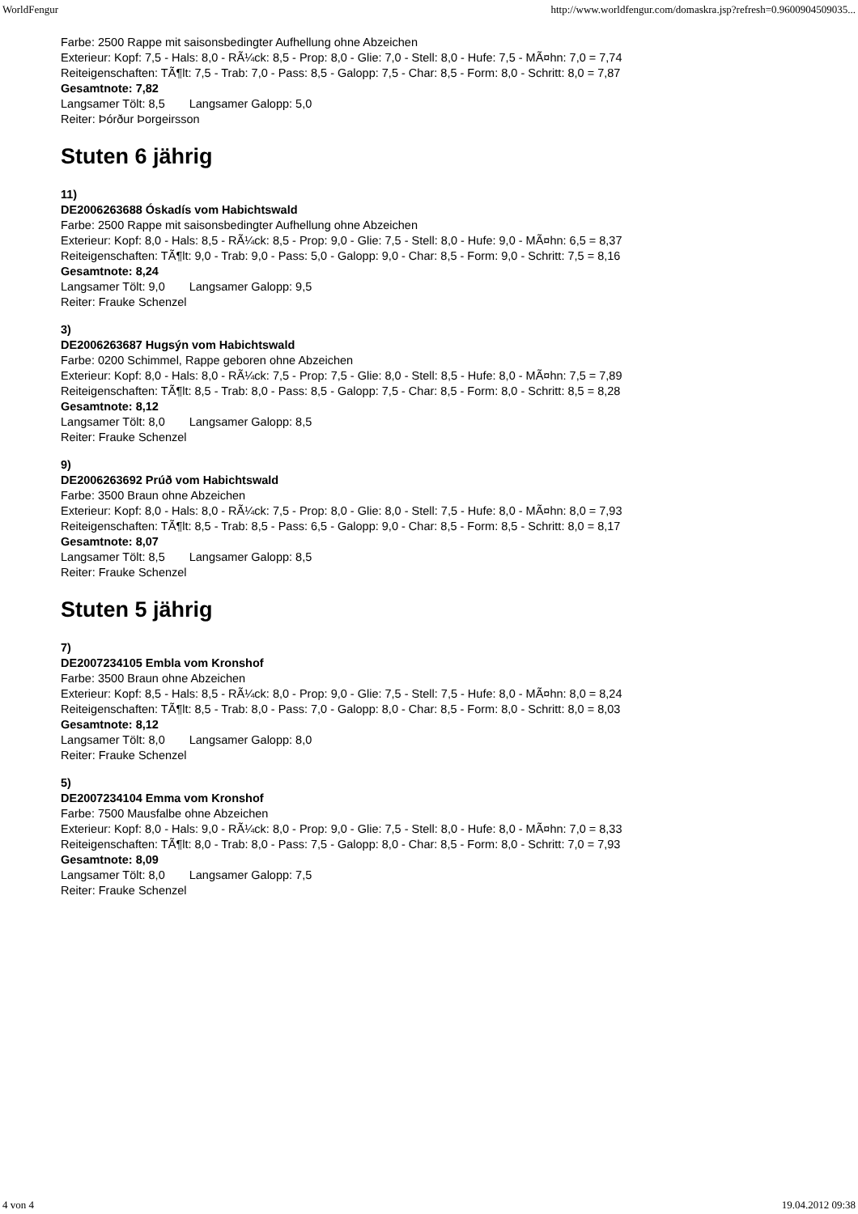WorldFengur http://www.worldfengur.com/domaskra.jsp?refresh=0.9600904509035...
Farbe: 2500 Rappe mit saisonsbedingter Aufhellung ohne Abzeichen
Exterieur: Kopf: 7,5 - Hals: 8,0 - RÃ¼ck: 8,5 - Prop: 8,0 - Glie: 7,0 - Stell: 8,0 - Hufe: 7,5 - MÃ¤hn: 7,0 = 7,74
Reiteigenschaften: TÃ¶lt: 7,5 - Trab: 7,0 - Pass: 8,5 - Galopp: 7,5 - Char: 8,5 - Form: 8,0 - Schritt: 8,0 = 7,87
Gesamtnote: 7,82
Langsamer Tölt: 8,5 Langsamer Galopp: 5,0
Reiter: Þórður Þorgeirsson
Stuten 6 jährig
11)
DE2006263688 Óskadís vom Habichtswald
Farbe: 2500 Rappe mit saisonsbedingter Aufhellung ohne Abzeichen
Exterieur: Kopf: 8,0 - Hals: 8,5 - RÃ¼ck: 8,5 - Prop: 9,0 - Glie: 7,5 - Stell: 8,0 - Hufe: 9,0 - MÃ¤hn: 6,5 = 8,37
Reiteigenschaften: TÃ¶lt: 9,0 - Trab: 9,0 - Pass: 5,0 - Galopp: 9,0 - Char: 8,5 - Form: 9,0 - Schritt: 7,5 = 8,16
Gesamtnote: 8,24
Langsamer Tölt: 9,0 Langsamer Galopp: 9,5
Reiter: Frauke Schenzel
3)
DE2006263687 Hugsýn vom Habichtswald
Farbe: 0200 Schimmel, Rappe geboren ohne Abzeichen
Exterieur: Kopf: 8,0 - Hals: 8,0 - RÃ¼ck: 7,5 - Prop: 7,5 - Glie: 8,0 - Stell: 8,5 - Hufe: 8,0 - MÃ¤hn: 7,5 = 7,89
Reiteigenschaften: TÃ¶lt: 8,5 - Trab: 8,0 - Pass: 8,5 - Galopp: 7,5 - Char: 8,5 - Form: 8,0 - Schritt: 8,5 = 8,28
Gesamtnote: 8,12
Langsamer Tölt: 8,0 Langsamer Galopp: 8,5
Reiter: Frauke Schenzel
9)
DE2006263692 Prúð vom Habichtswald
Farbe: 3500 Braun ohne Abzeichen
Exterieur: Kopf: 8,0 - Hals: 8,0 - RÃ¼ck: 7,5 - Prop: 8,0 - Glie: 8,0 - Stell: 7,5 - Hufe: 8,0 - MÃ¤hn: 8,0 = 7,93
Reiteigenschaften: TÃ¶lt: 8,5 - Trab: 8,5 - Pass: 6,5 - Galopp: 9,0 - Char: 8,5 - Form: 8,5 - Schritt: 8,0 = 8,17
Gesamtnote: 8,07
Langsamer Tölt: 8,5 Langsamer Galopp: 8,5
Reiter: Frauke Schenzel
Stuten 5 jährig
7)
DE2007234105 Embla vom Kronshof
Farbe: 3500 Braun ohne Abzeichen
Exterieur: Kopf: 8,5 - Hals: 8,5 - RÃ¼ck: 8,0 - Prop: 9,0 - Glie: 7,5 - Stell: 7,5 - Hufe: 8,0 - MÃ¤hn: 8,0 = 8,24
Reiteigenschaften: TÃ¶lt: 8,5 - Trab: 8,0 - Pass: 7,0 - Galopp: 8,0 - Char: 8,5 - Form: 8,0 - Schritt: 8,0 = 8,03
Gesamtnote: 8,12
Langsamer Tölt: 8,0 Langsamer Galopp: 8,0
Reiter: Frauke Schenzel
5)
DE2007234104 Emma vom Kronshof
Farbe: 7500 Mausfalbe ohne Abzeichen
Exterieur: Kopf: 8,0 - Hals: 9,0 - RÃ¼ck: 8,0 - Prop: 9,0 - Glie: 7,5 - Stell: 8,0 - Hufe: 8,0 - MÃ¤hn: 7,0 = 8,33
Reiteigenschaften: TÃ¶lt: 8,0 - Trab: 8,0 - Pass: 7,5 - Galopp: 8,0 - Char: 8,5 - Form: 8,0 - Schritt: 7,0 = 7,93
Gesamtnote: 8,09
Langsamer Tölt: 8,0 Langsamer Galopp: 7,5
Reiter: Frauke Schenzel
4 von 4 19.04.2012 09:38